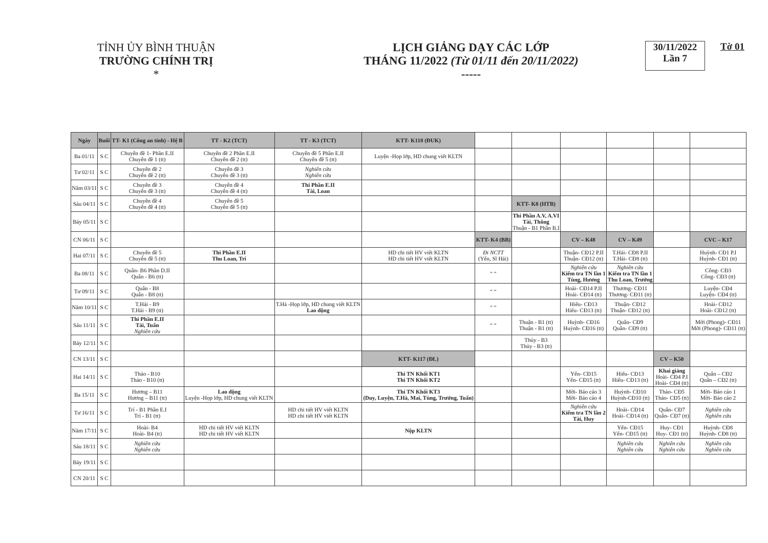TỈNH ỦY BÌNH THUẬN
TRƯỜNG CHÍNH TRỊ
*
LỊCH GIẢNG DẠY CÁC LỚP
THÁNG 11/2022 (Từ 01/11 đến 20/11/2022)
-----
30/11/2022
Lần 7
Tờ 01
| Ngày | Buổi | TT- K1 (Công an tỉnh) - Hệ B | TT - K2 (TCT) | TT - K3 (TCT) | KTT- K118 (ĐUK) | | | | | | |
| Ba 01/11 | S C | Chuyên đề 1- Phần E.II Chuyên đề 1 (tt) | Chuyên đề 2 Phần E.II Chuyên đề 2 (tt) | Chuyên đề 5 Phần E.II Chuyên đề 5 (tt) | Luyện -Họp lớp, HD chung viết KLTN | | | | | | |
| Tư 02/11 | S C | Chuyên đề 2 Chuyên đề 2 (tt) | Chuyên đề 3 Chuyên đề 3 (tt) | Nghiên cứu Nghiên cứu | | | | | | | |
| Năm 03/11 | S C | Chuyên đề 3 Chuyên đề 3 (tt) | Chuyên đề 4 Chuyên đề 4 (tt) | Thi Phần E.II Tài, Loan | | | | | | | |
| Sáu 04/11 | S C | Chuyên đề 4 Chuyên đề 4 (tt) | Chuyên đề 5 Chuyên đề 5 (tt) | | | | KTT- K8 (HTB) | | | | |
| Bảy 05/11 | S C | | | | | | Thi Phần A.V, A.VI Tài, Thông Thuận - B1 Phần B.I | | | | |
| CN 06/11 | S C | | | | | KTT- K4 (BB) | | CV – K48 | CV – K49 | | CVC – K17 |
| Hai 07/11 | S C | Chuyên đề 5 Chuyên đề 5 (tt) | Thi Phần E.II Thu Loan, Trí | | HD chi tiết HV viết KLTN HD chi tiết HV viết KLTN | Đi NCTT (Yến, Sĩ Hải) | | Thuận- CĐ12 P.II Thuận- CĐ12 (tt) | T.Hải- CĐ8 P.II T.Hải- CĐ8 (tt) | | Huỳnh- CĐ1 P.I Huỳnh- CĐ1 (tt) |
| Ba 08/11 | S C | Quân- B6 Phần D.II Quân - B6 (tt) | | | | “ “ | | Nghiên cứu Kiểm tra TN lần 1 Tùng, Hương | Nghiên cứu Kiểm tra TN lần 1 Thu Loan, Trưởng | | Công- CĐ3 Công- CĐ3 (tt) |
| Tư 09/11 | S C | Quân - B8 Quân - B8 (tt) | | | | “ “ | | Hoài- CĐ14 P.II Hoài- CĐ14 (tt) | Thương- CĐ11 Thương- CĐ11 (tt) | | Luyện- CĐ4 Luyện- CĐ4 (tt) |
| Năm 10/11 | S C | T.Hải - B9 T.Hải - B9 (tt) | | T.Hà -Họp lớp, HD chung viết KLTN Lao động | | “ “ | | Hiếu- CĐ13 Hiếu- CĐ13 (tt) | Thuận- CĐ12 Thuận- CĐ12 (tt) | | Hoài- CĐ12 Hoài- CĐ12 (tt) |
| Sáu 11/11 | S C | Thi Phần E.II Tài, Tuấn Nghiên cứu | | | | “ “ | Thuận - B1 (tt) Thuận - B1 (tt) | Huỳnh- CĐ16 Huỳnh- CĐ16 (tt) | Quân- CĐ9 Quân- CĐ9 (tt) | | Mời (Phong)- CĐ11 Mời (Phong)- CĐ11 (tt) |
| Bảy 12/11 | S C | | | | | | Thủy - B3 Thủy - B3 (tt) | | | | |
| CN 13/11 | S C | | | | KTT- K117 (ĐL) | | | | | CV – K50 | |
| Hai 14/11 | S C | Thảo - B10 Thảo - B10 (tt) | | | Thi TN Khối KT1 Thi TN Khối KT2 | | | Yến- CĐ15 Yến- CĐ15 (tt) | Hiếu- CĐ13 Hiếu- CĐ13 (tt) | Khai giảng Hoài- CĐ4 P.I Hoài- CĐ4 (tt) | Quân – CĐ2 Quân – CĐ2 (tt) |
| Ba 15/11 | S C | Hương – B11 Hương – B11 (tt) | Lao động Luyện -Họp lớp, HD chung viết KLTN | | Thi TN Khối KT3 (Duy, Luyện, T.Hà, Mai, Tùng, Trưởng, Tuấn) | | | Mời- Báo cáo 3 Mời- Báo cáo 4 | Huỳnh- CĐ10 Huỳnh-CĐ10 (tt) | Thảo- CĐ5 Thảo- CĐ5 (tt) | Mời- Báo cáo 1 Mời- Báo cáo 2 |
| Tư 16/11 | S C | Trí - B1 Phần E.I Trí - B1 (tt) | | HD chi tiết HV viết KLTN HD chi tiết HV viết KLTN | | | | Nghiên cứu Kiểm tra TN lần 2 Tài, Huy | Hoài- CĐ14 Hoài- CĐ14 (tt) | Quân- CĐ7 Quân- CĐ7 (tt) | Nghiên cứu Nghiên cứu |
| Năm 17/11 | S C | Hoài- B4 Hoài- B4 (tt) | HD chi tiết HV viết KLTN HD chi tiết HV viết KLTN | | Nộp KLTN | | | | Yến- CĐ15 Yến- CĐ15 (tt) | Huy- CĐ1 Huy- CĐ1 (tt) | Huỳnh- CĐ8 Huỳnh- CĐ8 (tt) |
| Sáu 18/11 | S C | Nghiên cứu Nghiên cứu | | | | | | | Nghiên cứu Nghiên cứu | Nghiên cứu Nghiên cứu | Nghiên cứu Nghiên cứu |
| Bảy 19/11 | S C | | | | | | | | | | |
| CN 20/11 | S C | | | | | | | | | | |